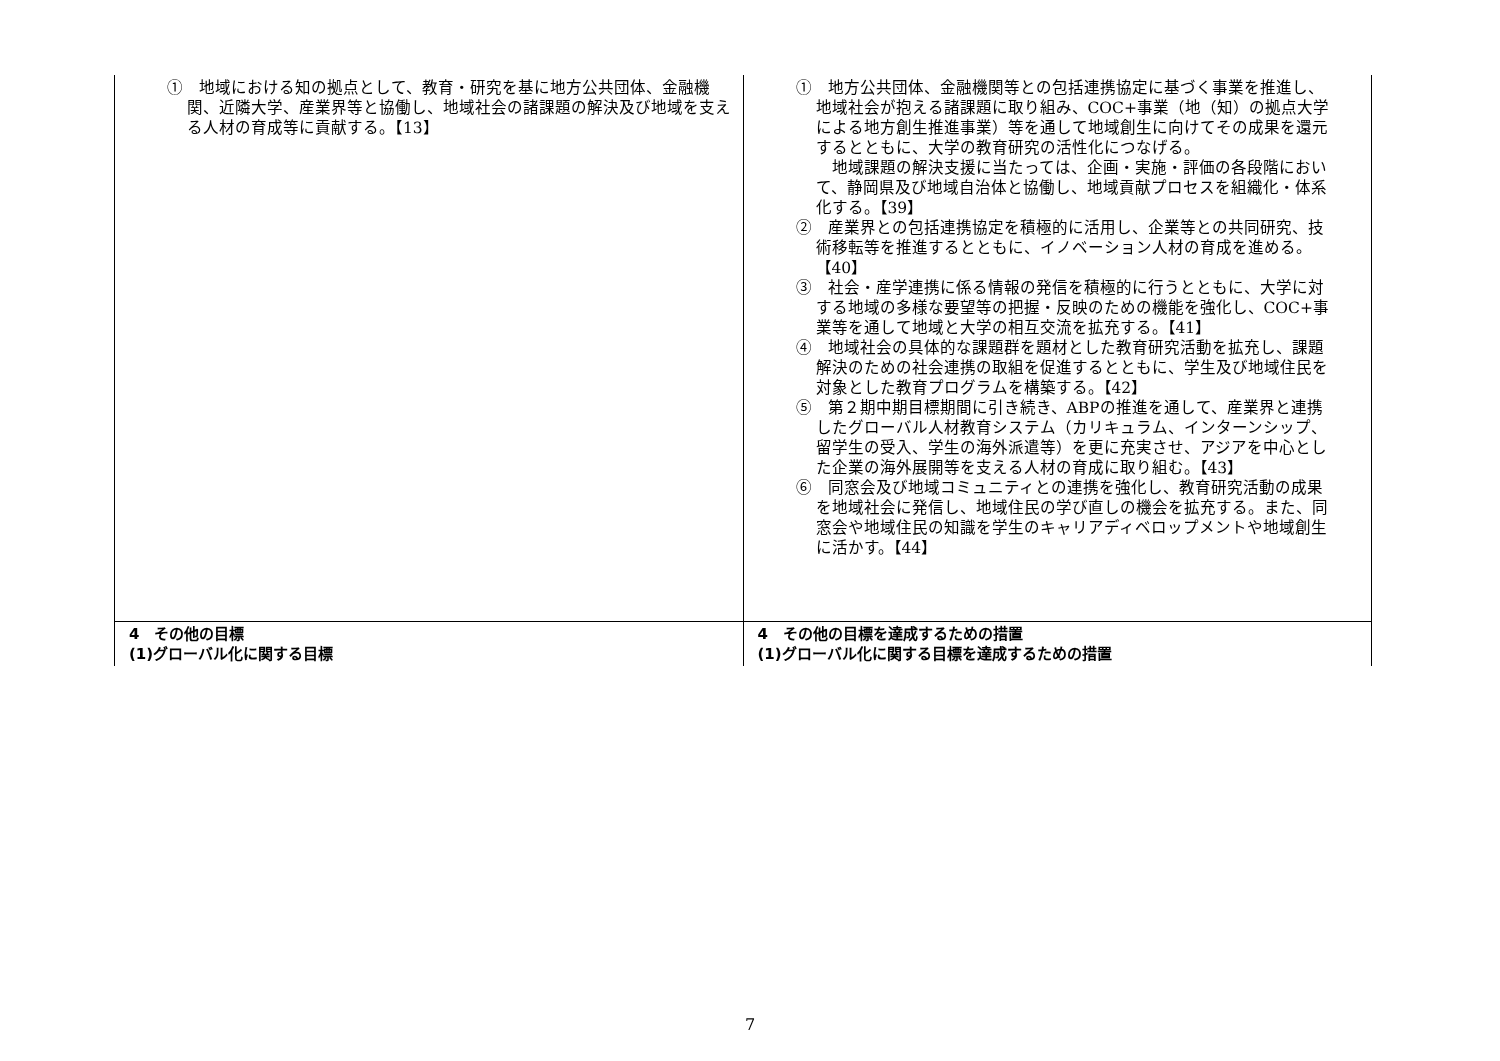| ① 地域における知の拠点として、教育・研究を基に地方公共団体、金融機関、近隣大学、産業界等と協働し、地域社会の諸課題の解決及び地域を支える人材の育成等に貢献する。【13】 | ① 地方公共団体、金融機関等との包括連携協定に基づく事業を推進し、地域社会が抱える諸課題に取り組み、COC+事業（地（知）の拠点大学による地方創生推進事業）等を通して地域創生に向けてその成果を還元するとともに、大学の教育研究の活性化につなげる。 地域課題の解決支援に当たっては、企画・実施・評価の各段階において、静岡県及び地域自治体と協働し、地域貢献プロセスを組織化・体系化する。【39】 ② 産業界との包括連携協定を積極的に活用し、企業等との共同研究、技術移転等を推進するとともに、イノベーション人材の育成を進める。【40】 ③ 社会・産学連携に係る情報の発信を積極的に行うとともに、大学に対する地域の多様な要望等の把握・反映のための機能を強化し、COC+事業等を通して地域と大学の相互交流を拡充する。【41】 ④ 地域社会の具体的な課題群を題材とした教育研究活動を拡充し、課題解決のための社会連携の取組を促進するとともに、学生及び地域住民を対象とした教育プログラムを構築する。【42】 ⑤ 第２期中期目標期間に引き続き、ABPの推進を通して、産業界と連携したグローバル人材教育システム（カリキュラム、インターンシップ、留学生の受入、学生の海外派遣等）を更に充実させ、アジアを中心とした企業の海外展開等を支える人材の育成に取り組む。【43】 ⑥ 同窓会及び地域コミュニティとの連携を強化し、教育研究活動の成果を地域社会に発信し、地域住民の学び直しの機会を拡充する。また、同窓会や地域住民の知識を学生のキャリアディベロップメントや地域創生に活かす。【44】 |
| 4 その他の目標 (1)グローバル化に関する目標 | 4 その他の目標を達成するための措置 (1)グローバル化に関する目標を達成するための措置 |
7